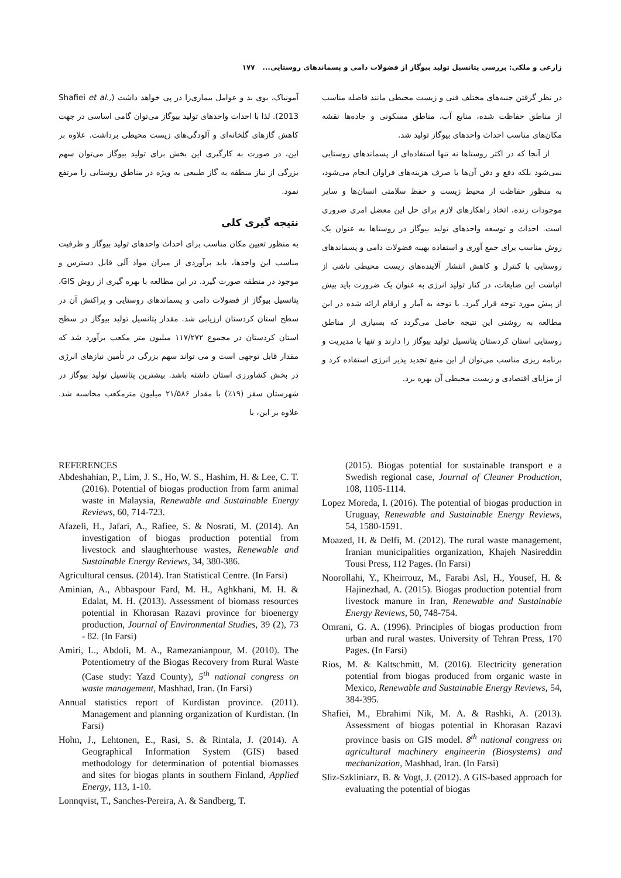زارعی و ملکی: بررسی پتانسیل تولید بیوگاز از فضولات دامی و پسماندهای روستایی... ۱۷۷
آمونیاک، بوی بد و عوامل بیماری‌زا در پی خواهد داشت (Shafiei et al., 2013). لذا با احداث واحدهای تولید بیوگاز می‌توان گامی اساسی در جهت کاهش گازهای گلخانه‌ای و آلودگی‌های زیست محیطی برداشت. علاوه بر این، در صورت به کارگیری این بخش برای تولید بیوگاز می‌توان سهم بزرگی از نیاز منطقه به گاز طبیعی به ویژه در مناطق روستایی را مرتفع نمود.
نتیجه گیری کلی
به منظور تعیین مکان مناسب برای احداث واحدهای تولید بیوگاز و ظرفیت مناسب این واحدها، باید برآوردی از میزان مواد آلی قابل دسترس و موجود در منطقه صورت گیرد. در این مطالعه با بهره گیری از روش GIS، پتانسیل بیوگاز از فضولات دامی و پسماندهای روستایی و پراکنش آن در سطح استان کردستان ارزیابی شد. مقدار پتانسیل تولید بیوگاز در سطح استان کردستان در مجموع ۱۱۷/۲۷۲ میلیون متر مکعب برآورد شد که مقدار قابل توجهی است و می تواند سهم بزرگی در تأمین نیازهای انرژی در بخش کشاورزی استان داشته باشد. بیشترین پتانسیل تولید بیوگاز در شهرستان سقز (۱۹٪) با مقدار ۲۱/۵۸۶ میلیون مترمکعب محاسبه شد. علاوه بر این، با
در نظر گرفتن جنبه‌های مختلف فنی و زیست محیطی مانند فاصله مناسب از مناطق حفاظت شده، منابع آب، مناطق مسکونی و جاده‌ها نقشه مکان‌های مناسب احداث واحدهای بیوگاز تولید شد.
از آنجا که در اکثر روستاها نه تنها استفاده‌ای از پسماندهای روستایی نمی‌شود بلکه دفع و دفن آن‌ها با صرف هزینه‌های فراوان انجام می‌شود، به منظور حفاظت از محیط زیست و حفظ سلامتی انسان‌ها و سایر موجودات زنده، اتخاذ راهکارهای لازم برای حل این معضل امری ضروری است. احداث و توسعه واحدهای تولید بیوگاز در روستاها به عنوان یک روش مناسب برای جمع آوری و استفاده بهینه فضولات دامی و پسماندهای روستایی با کنترل و کاهش انتشار آلاینده‌های زیست محیطی ناشی از انباشت این ضایعات، در کنار تولید انرژی به عنوان یک ضرورت باید بیش از پیش مورد توجه قرار گیرد. با توجه به آمار و ارقام ارائه شده در این مطالعه به روشنی این نتیجه حاصل می‌گردد که بسیاری از مناطق روستایی استان کردستان پتانسیل تولید بیوگاز را دارند و تنها با مدیریت و برنامه ریزی مناسب می‌توان از این منبع تجدید پذیر انرژی استفاده کرد و از مزایای اقتصادی و زیست محیطی آن بهره برد.
REFERENCES
Abdeshahian, P., Lim, J. S., Ho, W. S., Hashim, H. & Lee, C. T. (2016). Potential of biogas production from farm animal waste in Malaysia, Renewable and Sustainable Energy Reviews, 60, 714-723.
Afazeli, H., Jafari, A., Rafiee, S. & Nosrati, M. (2014). An investigation of biogas production potential from livestock and slaughterhouse wastes, Renewable and Sustainable Energy Reviews, 34, 380-386.
Agricultural census. (2014). Iran Statistical Centre. (In Farsi)
Aminian, A., Abbaspour Fard, M. H., Aghkhani, M. H. & Edalat, M. H. (2013). Assessment of biomass resources potential in Khorasan Razavi province for bioenergy production, Journal of Environmental Studies, 39 (2), 73 - 82. (In Farsi)
Amiri, L., Abdoli, M. A., Ramezanianpour, M. (2010). The Potentiometry of the Biogas Recovery from Rural Waste (Case study: Yazd County), 5<sup>th</sup> national congress on waste management, Mashhad, Iran. (In Farsi)
Annual statistics report of Kurdistan province. (2011). Management and planning organization of Kurdistan. (In Farsi)
Hohn, J., Lehtonen, E., Rasi, S. & Rintala, J. (2014). A Geographical Information System (GIS) based methodology for determination of potential biomasses and sites for biogas plants in southern Finland, Applied Energy, 113, 1-10.
Lonnqvist, T., Sanches-Pereira, A. & Sandberg, T.
(2015). Biogas potential for sustainable transport e a Swedish regional case, Journal of Cleaner Production, 108, 1105-1114.
Lopez Moreda, I. (2016). The potential of biogas production in Uruguay, Renewable and Sustainable Energy Reviews, 54, 1580-1591.
Moazed, H. & Delfi, M. (2012). The rural waste management, Iranian municipalities organization, Khajeh Nasireddin Tousi Press, 112 Pages. (In Farsi)
Noorollahi, Y., Kheirrouz, M., Farabi Asl, H., Yousef, H. & Hajinezhad, A. (2015). Biogas production potential from livestock manure in Iran, Renewable and Sustainable Energy Reviews, 50, 748-754.
Omrani, G. A. (1996). Principles of biogas production from urban and rural wastes. University of Tehran Press, 170 Pages. (In Farsi)
Rios, M. & Kaltschmitt, M. (2016). Electricity generation potential from biogas produced from organic waste in Mexico, Renewable and Sustainable Energy Reviews, 54, 384-395.
Shafiei, M., Ebrahimi Nik, M. A. & Rashki, A. (2013). Assessment of biogas potential in Khorasan Razavi province basis on GIS model. 8<sup>th</sup> national congress on agricultural machinery engineerin (Biosystems) and mechanization, Mashhad, Iran. (In Farsi)
Sliz-Szkliniarz, B. & Vogt, J. (2012). A GIS-based approach for evaluating the potential of biogas